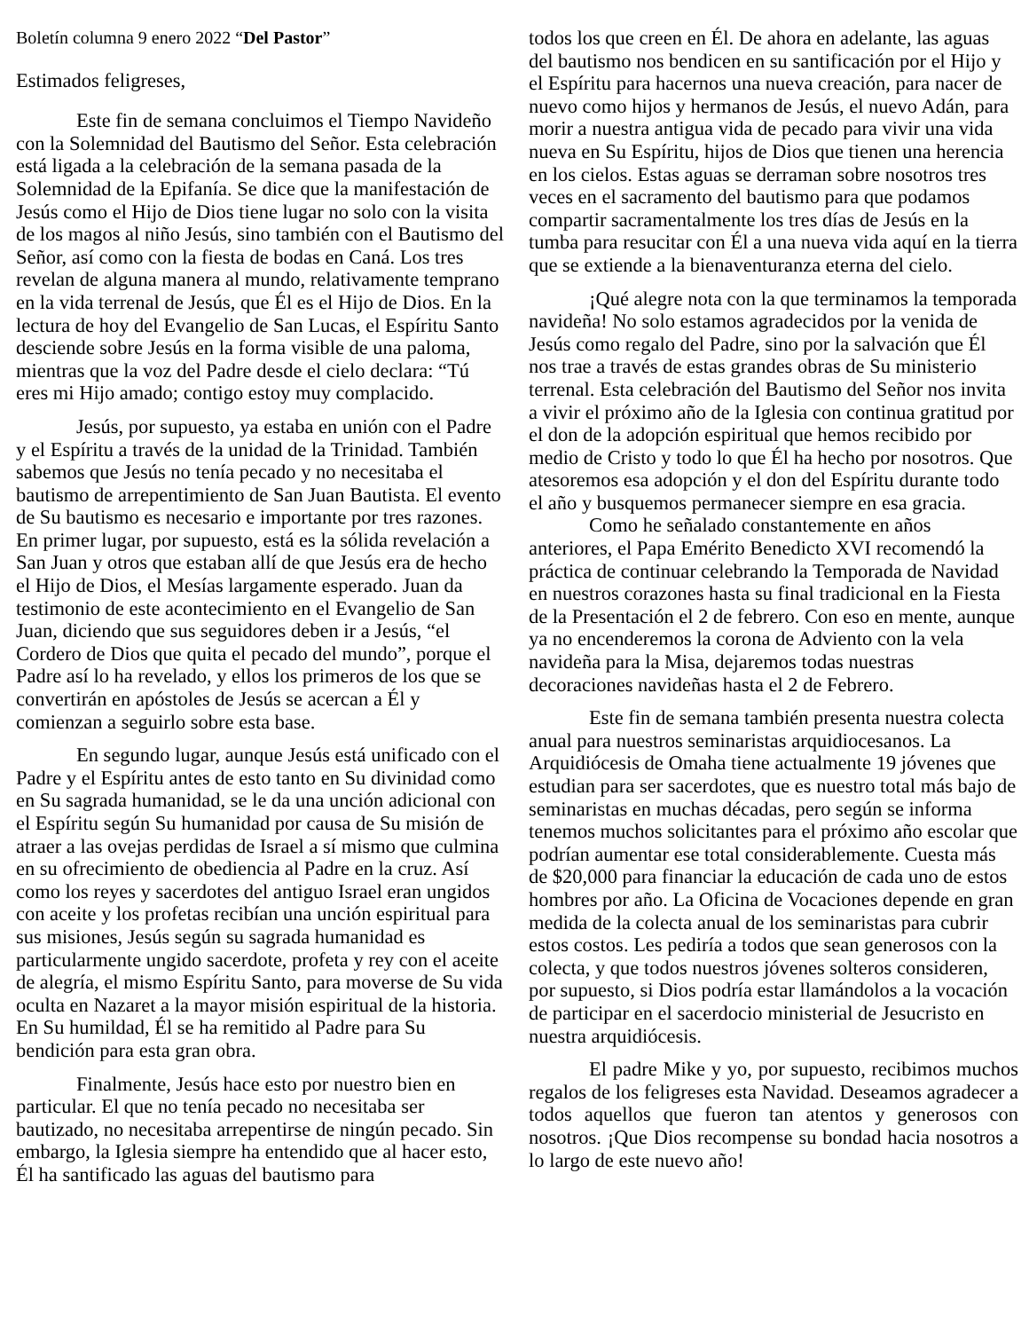Boletín columna 9 enero 2022 “Del Pastor”
Estimados feligreses,
Este fin de semana concluimos el Tiempo Navideño con la Solemnidad del Bautismo del Señor. Esta celebración está ligada a la celebración de la semana pasada de la Solemnidad de la Epifanía. Se dice que la manifestación de Jesús como el Hijo de Dios tiene lugar no solo con la visita de los magos al niño Jesús, sino también con el Bautismo del Señor, así como con la fiesta de bodas en Caná. Los tres revelan de alguna manera al mundo, relativamente temprano en la vida terrenal de Jesús, que Él es el Hijo de Dios. En la lectura de hoy del Evangelio de San Lucas, el Espíritu Santo desciende sobre Jesús en la forma visible de una paloma, mientras que la voz del Padre desde el cielo declara: “Tú eres mi Hijo amado; contigo estoy muy complacido.
Jesús, por supuesto, ya estaba en unión con el Padre y el Espíritu a través de la unidad de la Trinidad. También sabemos que Jesús no tenía pecado y no necesitaba el bautismo de arrepentimiento de San Juan Bautista. El evento de Su bautismo es necesario e importante por tres razones. En primer lugar, por supuesto, está es la sólida revelación a San Juan y otros que estaban allí de que Jesús era de hecho el Hijo de Dios, el Mesías largamente esperado. Juan da testimonio de este acontecimiento en el Evangelio de San Juan, diciendo que sus seguidores deben ir a Jesús, “el Cordero de Dios que quita el pecado del mundo”, porque el Padre así lo ha revelado, y ellos los primeros de los que se convertirán en apóstoles de Jesús se acercan a Él y comienzan a seguirlo sobre esta base.
En segundo lugar, aunque Jesús está unificado con el Padre y el Espíritu antes de esto tanto en Su divinidad como en Su sagrada humanidad, se le da una unción adicional con el Espíritu según Su humanidad por causa de Su misión de atraer a las ovejas perdidas de Israel a sí mismo que culmina en su ofrecimiento de obediencia al Padre en la cruz. Así como los reyes y sacerdotes del antiguo Israel eran ungidos con aceite y los profetas recibían una unción espiritual para sus misiones, Jesús según su sagrada humanidad es particularmente ungido sacerdote, profeta y rey con el aceite de alegría, el mismo Espíritu Santo, para moverse de Su vida oculta en Nazaret a la mayor misión espiritual de la historia. En Su humildad, Él se ha remitido al Padre para Su bendición para esta gran obra.
Finalmente, Jesús hace esto por nuestro bien en particular. El que no tenía pecado no necesitaba ser bautizado, no necesitaba arrepentirse de ningún pecado. Sin embargo, la Iglesia siempre ha entendido que al hacer esto, Él ha santificado las aguas del bautismo para
todos los que creen en Él. De ahora en adelante, las aguas del bautismo nos bendicen en su santificación por el Hijo y el Espíritu para hacernos una nueva creación, para nacer de nuevo como hijos y hermanos de Jesús, el nuevo Adán, para morir a nuestra antigua vida de pecado para vivir una vida nueva en Su Espíritu, hijos de Dios que tienen una herencia en los cielos. Estas aguas se derraman sobre nosotros tres veces en el sacramento del bautismo para que podamos compartir sacramentalmente los tres días de Jesús en la tumba para resucitar con Él a una nueva vida aquí en la tierra que se extiende a la bienaventuranza eterna del cielo.
¡Qué alegre nota con la que terminamos la temporada navideña! No solo estamos agradecidos por la venida de Jesús como regalo del Padre, sino por la salvación que Él nos trae a través de estas grandes obras de Su ministerio terrenal. Esta celebración del Bautismo del Señor nos invita a vivir el próximo año de la Iglesia con continua gratitud por el don de la adopción espiritual que hemos recibido por medio de Cristo y todo lo que Él ha hecho por nosotros. Que atesoremos esa adopción y el don del Espíritu durante todo el año y busquemos permanecer siempre en esa gracia.
Como he señalado constantemente en años anteriores, el Papa Emérito Benedicto XVI recomendó la práctica de continuar celebrando la Temporada de Navidad en nuestros corazones hasta su final tradicional en la Fiesta de la Presentación el 2 de febrero. Con eso en mente, aunque ya no encenderemos la corona de Adviento con la vela navideña para la Misa, dejaremos todas nuestras decoraciones navideñas hasta el 2 de Febrero.
Este fin de semana también presenta nuestra colecta anual para nuestros seminaristas arquidiocesanos. La Arquidiócesis de Omaha tiene actualmente 19 jóvenes que estudian para ser sacerdotes, que es nuestro total más bajo de seminaristas en muchas décadas, pero según se informa tenemos muchos solicitantes para el próximo año escolar que podrían aumentar ese total considerablemente. Cuesta más de $20,000 para financiar la educación de cada uno de estos hombres por año. La Oficina de Vocaciones depende en gran medida de la colecta anual de los seminaristas para cubrir estos costos. Les pediría a todos que sean generosos con la colecta, y que todos nuestros jóvenes solteros consideren, por supuesto, si Dios podría estar llamándolos a la vocación de participar en el sacerdocio ministerial de Jesucristo en nuestra arquidiócesis.
El padre Mike y yo, por supuesto, recibimos muchos regalos de los feligreses esta Navidad. Deseamos agradecer a todos aquellos que fueron tan atentos y generosos con nosotros. ¡Que Dios recompense su bondad hacia nosotros a lo largo de este nuevo año!